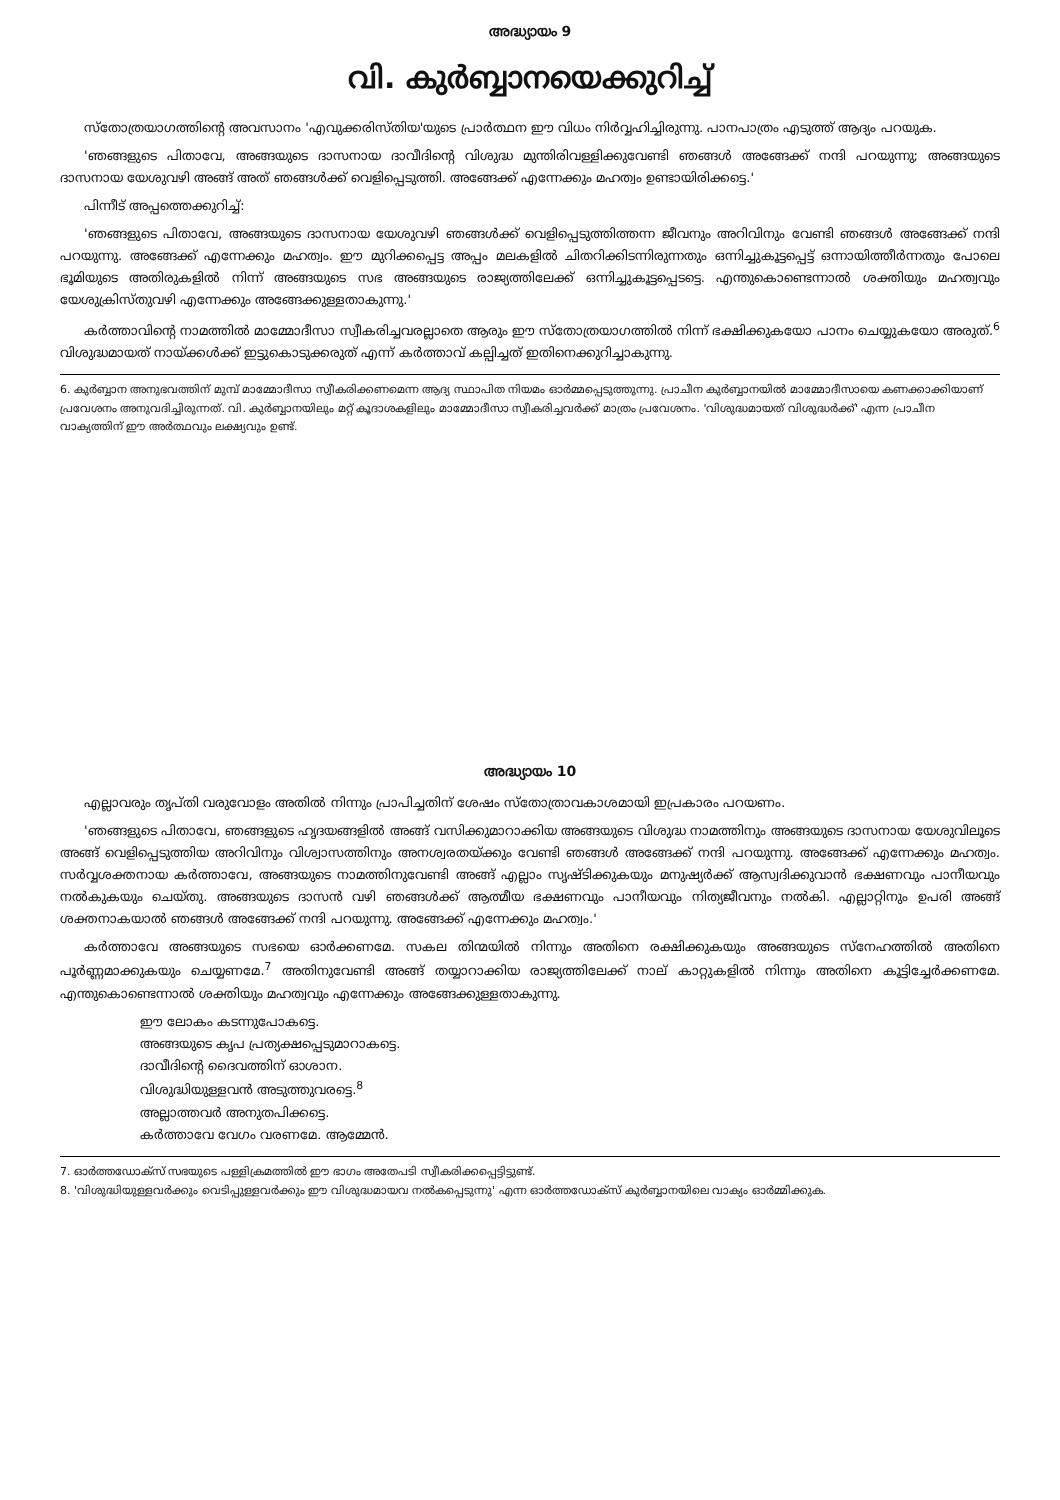അദ്ധ്യായം 9
വി. കുർബ്ബാനയെക്കുറിച്ച്
സ്തോത്രയാഗത്തിന്റെ അവസാനം 'എവുക്കരിസ്തിയ'യുടെ പ്രാർത്ഥന ഈ വിധം നിർവ്വഹിച്ചിരുന്നു. പാനപാത്രം എടുത്ത് ആദ്യം പറയുക.
'ഞങ്ങളുടെ പിതാവേ, അങ്ങയുടെ ദാസനായ ദാവീദിന്റെ വിശുദ്ധ മുന്തിരിവള്ളിക്കുവേണ്ടി ഞങ്ങൾ അങ്ങേക്ക് നന്ദി പറയുന്നു; അങ്ങയുടെ ദാസനായ യേശുവഴി അങ്ങ് അത് ഞങ്ങൾക്ക് വെളിപ്പെടുത്തി. അങ്ങേക്ക് എന്നേക്കും മഹത്വം ഉണ്ടായിരിക്കട്ടെ.'
പിന്നീട് അപ്പത്തെക്കുറിച്ച്:
'ഞങ്ങളുടെ പിതാവേ, അങ്ങയുടെ ദാസനായ യേശുവഴി ഞങ്ങൾക്ക് വെളിപ്പെടുത്തിത്തന്ന ജീവനും അറിവിനും വേണ്ടി ഞങ്ങൾ അങ്ങേക്ക് നന്ദി പറയുന്നു. അങ്ങേക്ക് എന്നേക്കും മഹത്വം. ഈ മുറിക്കപ്പെട്ട അപ്പം മലകളിൽ ചിതറിക്കിടന്നിരുന്നതും ഒന്നിച്ചുകൂട്ടപ്പെട്ട് ഒന്നായിത്തീർന്നതും പോലെ ഭൂമിയുടെ അതിരുകളിൽ നിന്ന് അങ്ങയുടെ സഭ അങ്ങയുടെ രാജ്യത്തിലേക്ക് ഒന്നിച്ചുകൂട്ടപ്പെടട്ടെ. എന്തുകൊണ്ടെന്നാൽ ശക്തിയും മഹത്വവും യേശുക്രിസ്തുവഴി എന്നേക്കും അങ്ങേക്കുള്ളതാകുന്നു.'
കർത്താവിന്റെ നാമത്തിൽ മാമ്മോദീസാ സ്വീകരിച്ചവരല്ലാതെ ആരും ഈ സ്തോത്രയാഗത്തിൽ നിന്ന് ഭക്ഷിക്കുകയോ പാനം ചെയ്യുകയോ അരുത്.<sup>6</sup> വിശുദ്ധമായത് നായ്ക്കൾക്ക് ഇട്ടുകൊടുക്കരുത് എന്ന് കർത്താവ് കല്പിച്ചത് ഇതിനെക്കുറിച്ചാകുന്നു.
6. കുർബ്ബാന അനുഭവത്തിന് മുമ്പ് മാമ്മോദീസാ സ്വീകരിക്കണമെന്ന ആദ്യ സ്ഥാപിത നിയമം ഓർമ്മപ്പെടുത്തുന്നു. പ്രാചീന കുർബ്ബാനയിൽ മാമ്മോദീസായെ കണക്കാക്കിയാണ് പ്രവേശനം അനുവദിച്ചിരുന്നത്. വി. കുർബ്ബാനയിലും മറ്റ് കൂദാശകളിലും മാമ്മോദീസാ സ്വീകരിച്ചവർക്ക് മാത്രം പ്രവേശനം. 'വിശുദ്ധമായത് വിശുദ്ധർക്ക്' എന്ന പ്രാചീന വാക്യത്തിന് ഈ അർത്ഥവും ലക്ഷ്യവും ഉണ്ട്.
അദ്ധ്യായം 10
എല്ലാവരും തൃപ്തി വരുവോളം അതിൽ നിന്നും പ്രാപിച്ചതിന് ശേഷം സ്തോത്രാവകാശമായി ഇപ്രകാരം പറയണം.
'ഞങ്ങളുടെ പിതാവേ, ഞങ്ങളുടെ ഹൃദയങ്ങളിൽ അങ്ങ് വസിക്കുമാറാക്കിയ അങ്ങയുടെ വിശുദ്ധ നാമത്തിനും അങ്ങയുടെ ദാസനായ യേശുവിലൂടെ അങ്ങ് വെളിപ്പെടുത്തിയ അറിവിനും വിശ്വാസത്തിനും അനശ്വരതയ്ക്കും വേണ്ടി ഞങ്ങൾ അങ്ങേക്ക് നന്ദി പറയുന്നു. അങ്ങേക്ക് എന്നേക്കും മഹത്വം. സർവ്വശക്തനായ കർത്താവേ, അങ്ങയുടെ നാമത്തിനുവേണ്ടി അങ്ങ് എല്ലാം സൃഷ്ടിക്കുകയും മനുഷ്യർക്ക് ആസ്വദിക്കുവാൻ ഭക്ഷണവും പാനീയവും നൽകുകയും ചെയ്തു. അങ്ങയുടെ ദാസൻ വഴി ഞങ്ങൾക്ക് ആത്മീയ ഭക്ഷണവും പാനീയവും നിത്യജീവനും നൽകി. എല്ലാറ്റിനും ഉപരി അങ്ങ് ശക്തനാകയാൽ ഞങ്ങൾ അങ്ങേക്ക് നന്ദി പറയുന്നു. അങ്ങേക്ക് എന്നേക്കും മഹത്വം.'
കർത്താവേ അങ്ങയുടെ സഭയെ ഓർക്കണമേ. സകല തിന്മയിൽ നിന്നും അതിനെ രക്ഷിക്കുകയും അങ്ങയുടെ സ്നേഹത്തിൽ അതിനെ പൂർണ്ണമാക്കുകയും ചെയ്യണമേ.<sup>7</sup> അതിനുവേണ്ടി അങ്ങ് തയ്യാറാക്കിയ രാജ്യത്തിലേക്ക് നാല് കാറ്റുകളിൽ നിന്നും അതിനെ കൂട്ടിച്ചേർക്കണമേ. എന്തുകൊണ്ടെന്നാൽ ശക്തിയും മഹത്വവും എന്നേക്കും അങ്ങേക്കുള്ളതാകുന്നു.
ഈ ലോകം കടന്നുപോകട്ടെ.
അങ്ങയുടെ കൃപ പ്രത്യക്ഷപ്പെടുമാറാകട്ടെ.
ദാവീദിന്റെ ദൈവത്തിന് ഓശാന.
വിശുദ്ധിയുള്ളവൻ അടുത്തുവരട്ടെ.<sup>8</sup>
അല്ലാത്തവർ അനുതപിക്കട്ടെ.
കർത്താവേ വേഗം വരണമേ. ആമ്മേൻ.
7. ഓർത്തഡോക്സ് സഭയുടെ പള്ളിക്രമത്തിൽ ഈ ഭാഗം അതേപടി സ്വീകരിക്കപ്പെട്ടിട്ടുണ്ട്.
8. 'വിശുദ്ധിയുള്ളവർക്കും വെടിപ്പുള്ളവർക്കും ഈ വിശുദ്ധമായവ നൽകപ്പെടുന്നു' എന്ന ഓർത്തഡോക്സ് കുർബ്ബാനയിലെ വാക്യം ഓർമ്മിക്കുക.